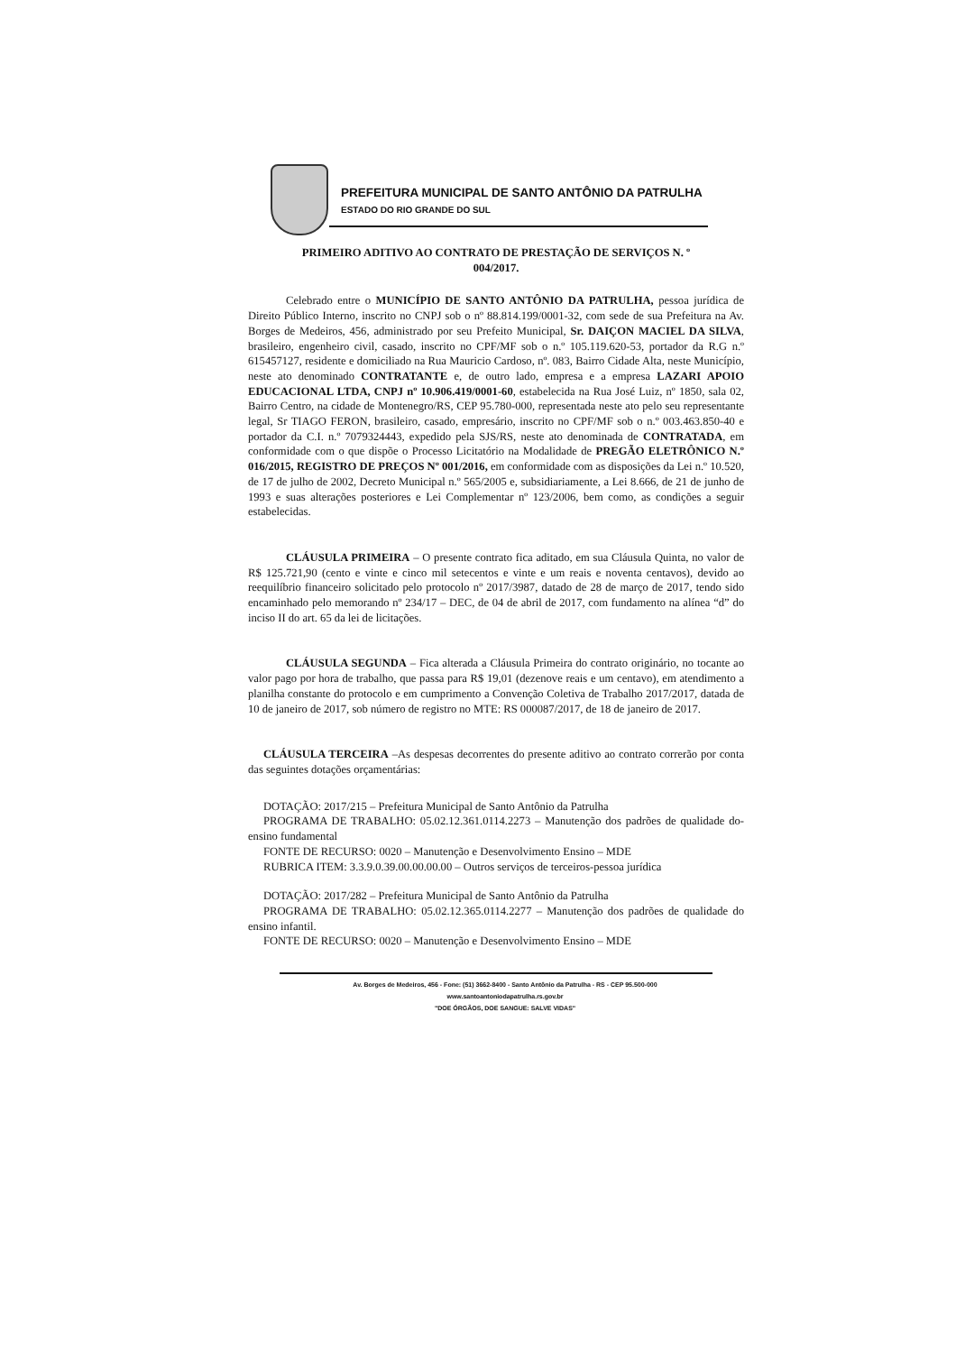PREFEITURA MUNICIPAL DE SANTO ANTÔNIO DA PATRULHA
ESTADO DO RIO GRANDE DO SUL
PRIMEIRO ADITIVO AO CONTRATO DE PRESTAÇÃO DE SERVIÇOS N. º
004/2017.
Celebrado entre o MUNICÍPIO DE SANTO ANTÔNIO DA PATRULHA, pessoa jurídica de Direito Público Interno, inscrito no CNPJ sob o nº 88.814.199/0001-32, com sede de sua Prefeitura na Av. Borges de Medeiros, 456, administrado por seu Prefeito Municipal, Sr. DAIÇON MACIEL DA SILVA, brasileiro, engenheiro civil, casado, inscrito no CPF/MF sob o n.º 105.119.620-53, portador da R.G n.º 615457127, residente e domiciliado na Rua Mauricio Cardoso, nº. 083, Bairro Cidade Alta, neste Município, neste ato denominado CONTRATANTE e, de outro lado, empresa e a empresa LAZARI APOIO EDUCACIONAL LTDA, CNPJ nº 10.906.419/0001-60, estabelecida na Rua José Luiz, nº 1850, sala 02, Bairro Centro, na cidade de Montenegro/RS, CEP 95.780-000, representada neste ato pelo seu representante legal, Sr TIAGO FERON, brasileiro, casado, empresário, inscrito no CPF/MF sob o n.º 003.463.850-40 e portador da C.I. n.º 7079324443, expedido pela SJS/RS, neste ato denominada de CONTRATADA, em conformidade com o que dispõe o Processo Licitatório na Modalidade de PREGÃO ELETRÔNICO N.º 016/2015, REGISTRO DE PREÇOS Nº 001/2016, em conformidade com as disposições da Lei n.º 10.520, de 17 de julho de 2002, Decreto Municipal n.º 565/2005 e, subsidiariamente, a Lei 8.666, de 21 de junho de 1993 e suas alterações posteriores e Lei Complementar nº 123/2006, bem como, as condições a seguir estabelecidas.
CLÁUSULA PRIMEIRA – O presente contrato fica aditado, em sua Cláusula Quinta, no valor de R$ 125.721,90 (cento e vinte e cinco mil setecentos e vinte e um reais e noventa centavos), devido ao reequilíbrio financeiro solicitado pelo protocolo nº 2017/3987, datado de 28 de março de 2017, tendo sido encaminhado pelo memorando nº 234/17 – DEC, de 04 de abril de 2017, com fundamento na alínea “d” do inciso II do art. 65 da lei de licitações.
CLÁUSULA SEGUNDA – Fica alterada a Cláusula Primeira do contrato originário, no tocante ao valor pago por hora de trabalho, que passa para R$ 19,01 (dezenove reais e um centavo), em atendimento a planilha constante do protocolo e em cumprimento a Convenção Coletiva de Trabalho 2017/2017, datada de 10 de janeiro de 2017, sob número de registro no MTE: RS 000087/2017, de 18 de janeiro de 2017.
CLÁUSULA TERCEIRA –As despesas decorrentes do presente aditivo ao contrato correrão por conta das seguintes dotações orçamentárias:
DOTAÇÃO: 2017/215 – Prefeitura Municipal de Santo Antônio da Patrulha
PROGRAMA DE TRABALHO: 05.02.12.361.0114.2273 – Manutenção dos padrões de qualidade do- ensino fundamental
FONTE DE RECURSO: 0020 – Manutenção e Desenvolvimento Ensino – MDE
RUBRICA ITEM: 3.3.9.0.39.00.00.00.00 – Outros serviços de terceiros-pessoa jurídica
DOTAÇÃO: 2017/282 – Prefeitura Municipal de Santo Antônio da Patrulha
PROGRAMA DE TRABALHO: 05.02.12.365.0114.2277 – Manutenção dos padrões de qualidade do ensino infantil.
FONTE DE RECURSO: 0020 – Manutenção e Desenvolvimento Ensino – MDE
Av. Borges de Medeiros, 456 - Fone: (51) 3662-8400 - Santo Antônio da Patrulha - RS - CEP 95.500-000
www.santoantoniodapatrulha.rs.gov.br
"DOE ÓRGÃOS, DOE SANGUE: SALVE VIDAS"